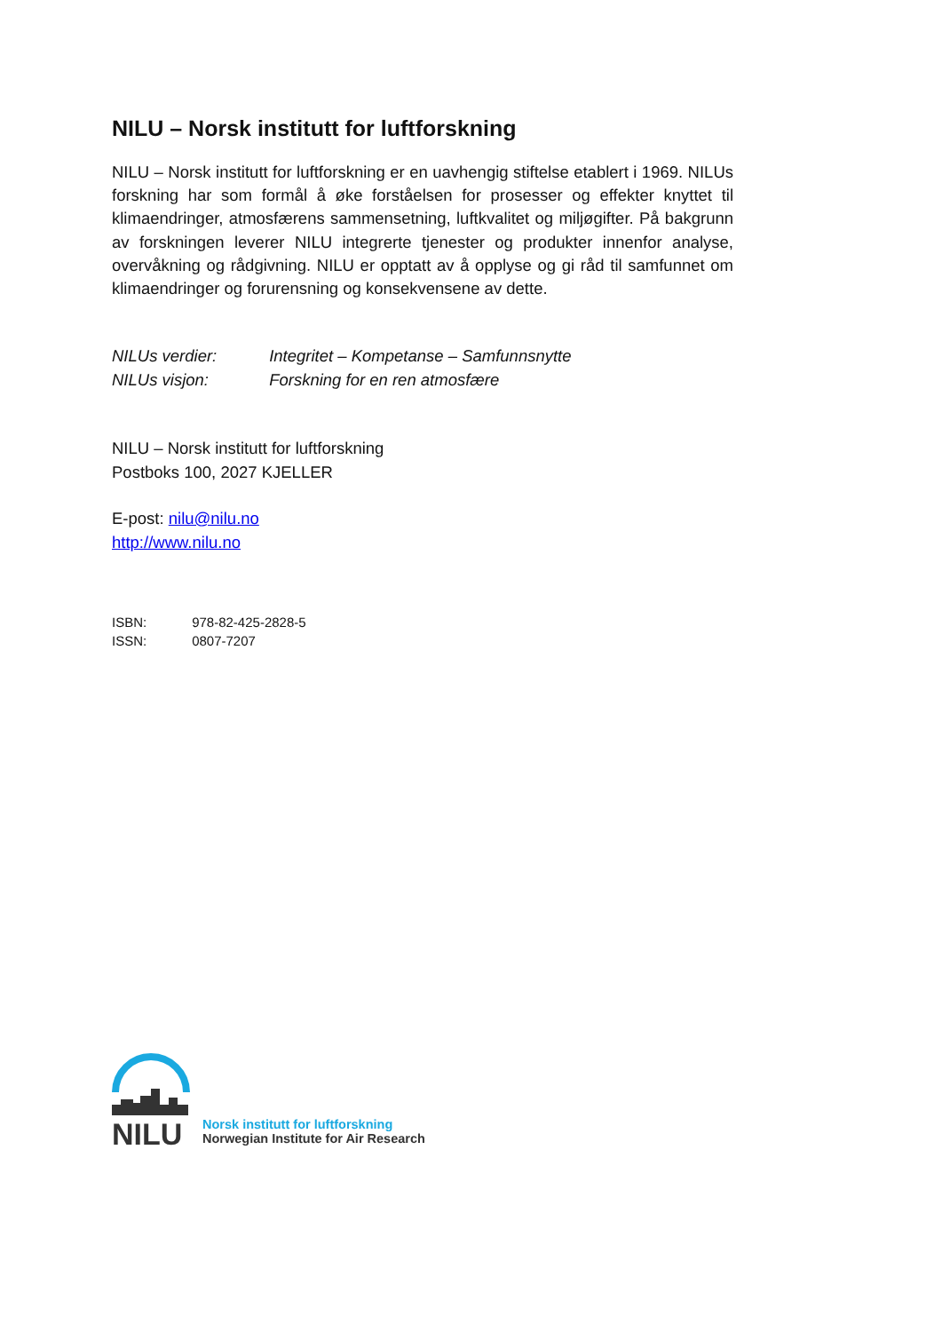NILU – Norsk institutt for luftforskning
NILU – Norsk institutt for luftforskning er en uavhengig stiftelse etablert i 1969. NILUs forskning har som formål å øke forståelsen for prosesser og effekter knyttet til klimaendringer, atmosfærens sammensetning, luftkvalitet og miljøgifter. På bakgrunn av forskningen leverer NILU integrerte tjenester og produkter innenfor analyse, overvåkning og rådgivning. NILU er opptatt av å opplyse og gi råd til samfunnet om klimaendringer og forurensning og konsekvensene av dette.
NILUs verdier: Integritet – Kompetanse – Samfunnsnytte
NILUs visjon: Forskning for en ren atmosfære
NILU – Norsk institutt for luftforskning
Postboks 100, 2027 KJELLER
E-post: nilu@nilu.no
http://www.nilu.no
ISBN: 978-82-425-2828-5
ISSN: 0807-7207
NILU
Norsk institutt for luftforskning
Norwegian Institute for Air Research